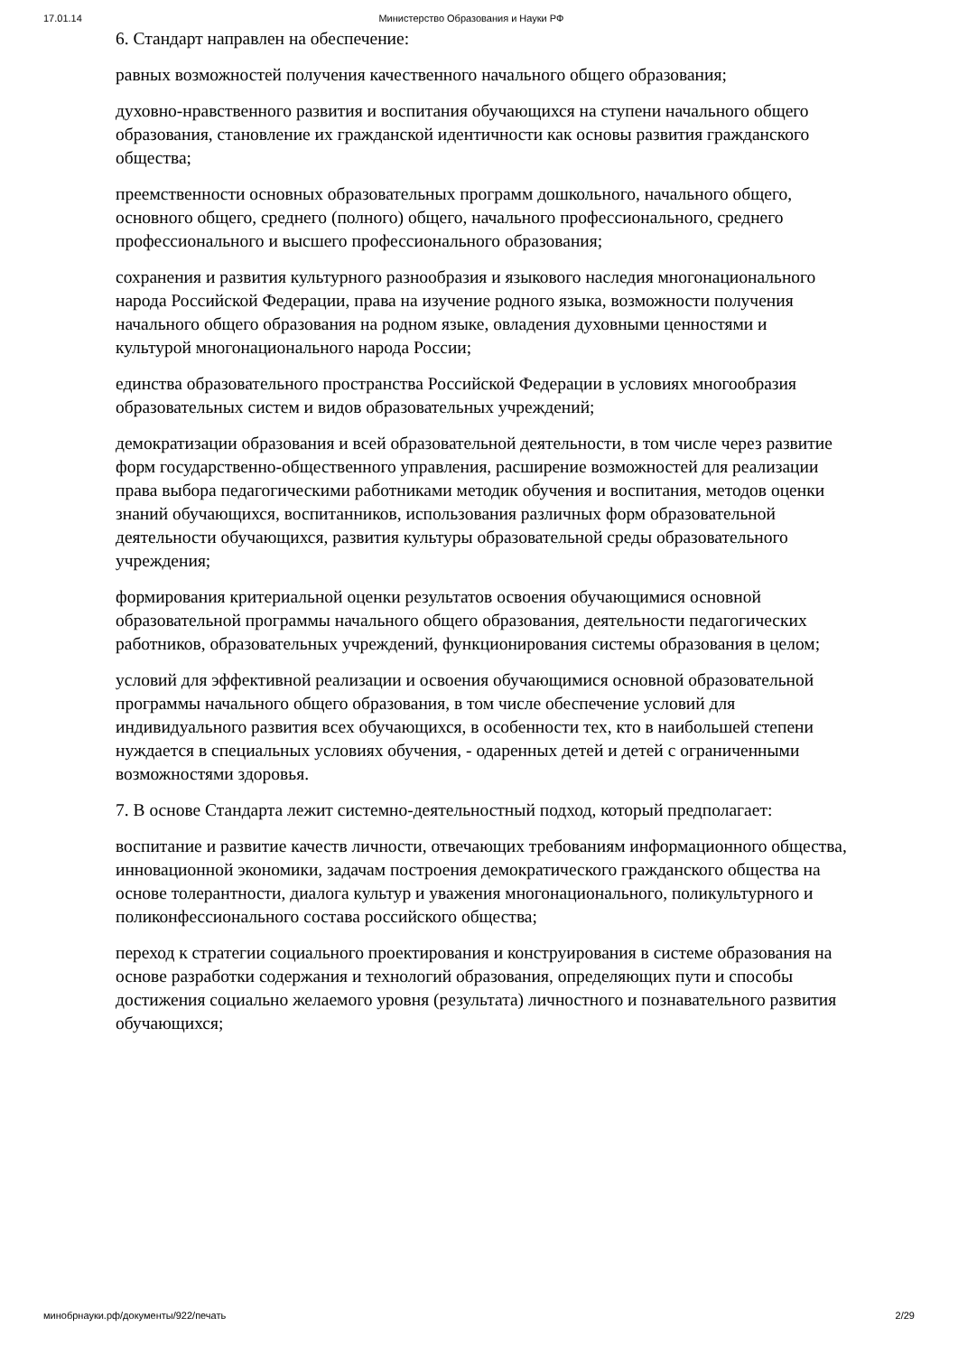17.01.14 Министерство Образования и Науки РФ
6. Стандарт направлен на обеспечение:
равных возможностей получения качественного начального общего образования;
духовно-нравственного развития и воспитания обучающихся на ступени начального общего образования, становление их гражданской идентичности как основы развития гражданского общества;
преемственности основных образовательных программ дошкольного, начального общего, основного общего, среднего (полного) общего, начального профессионального, среднего профессионального и высшего профессионального образования;
сохранения и развития культурного разнообразия и языкового наследия многонационального народа Российской Федерации, права на изучение родного языка, возможности получения начального общего образования на родном языке, овладения духовными ценностями и культурой многонационального народа России;
единства образовательного пространства Российской Федерации в условиях многообразия образовательных систем и видов образовательных учреждений;
демократизации образования и всей образовательной деятельности, в том числе через развитие форм государственно-общественного управления, расширение возможностей для реализации права выбора педагогическими работниками методик обучения и воспитания, методов оценки знаний обучающихся, воспитанников, использования различных форм образовательной деятельности обучающихся, развития культуры образовательной среды образовательного учреждения;
формирования критериальной оценки результатов освоения обучающимися основной образовательной программы начального общего образования, деятельности педагогических работников, образовательных учреждений, функционирования системы образования в целом;
условий для эффективной реализации и освоения обучающимися основной образовательной программы начального общего образования, в том числе обеспечение условий для индивидуального развития всех обучающихся, в особенности тех, кто в наибольшей степени нуждается в специальных условиях обучения, - одаренных детей и детей с ограниченными возможностями здоровья.
7. В основе Стандарта лежит системно-деятельностный подход, который предполагает:
воспитание и развитие качеств личности, отвечающих требованиям информационного общества, инновационной экономики, задачам построения демократического гражданского общества на основе толерантности, диалога культур и уважения многонационального, поликультурного и поликонфессионального состава российского общества;
переход к стратегии социального проектирования и конструирования в системе образования на основе разработки содержания и технологий образования, определяющих пути и способы достижения социально желаемого уровня (результата) личностного и познавательного развития обучающихся;
минобрнауки.рф/документы/922/печать 2/29